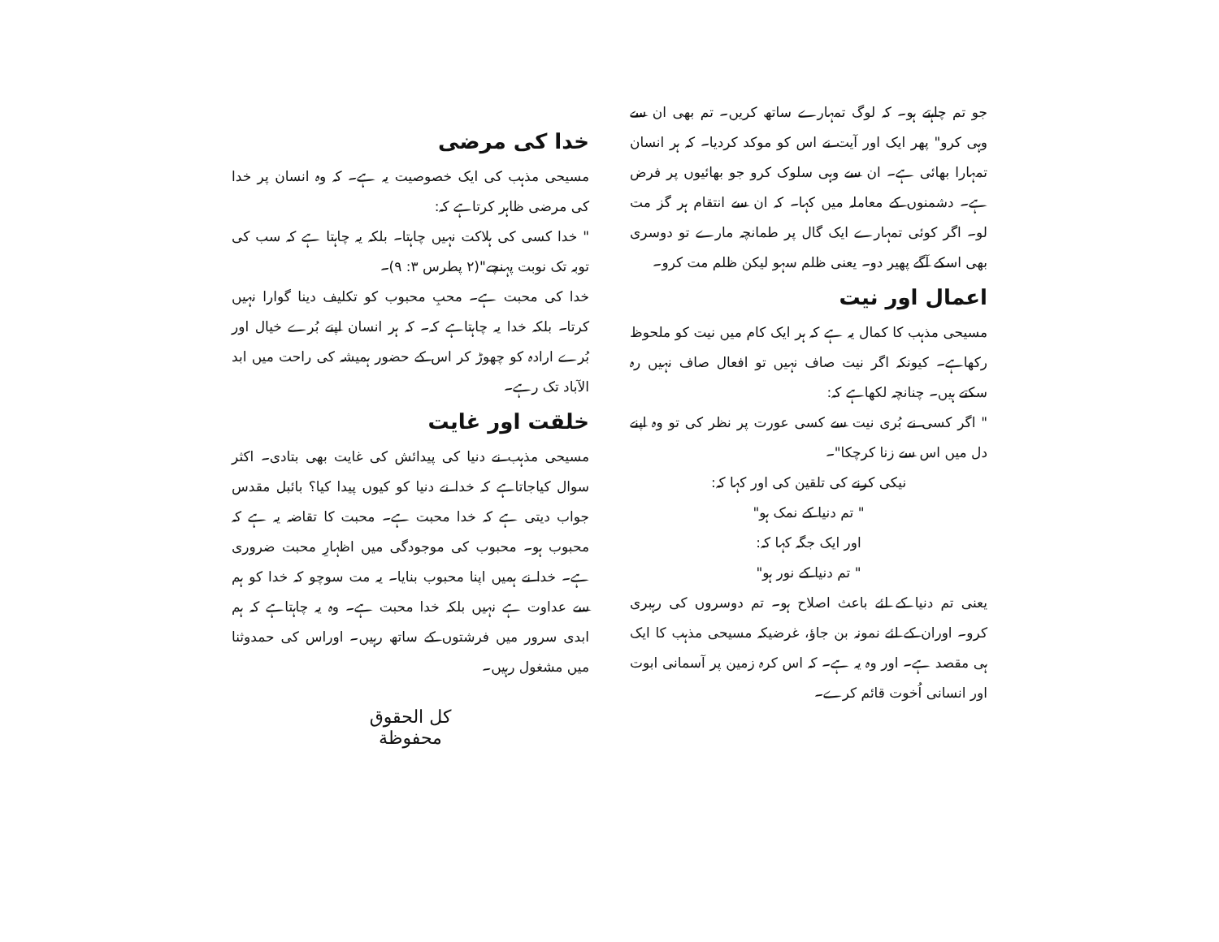جو تم چاہتے ہو۔ کہ لوگ تمہارے ساتھ کریں۔ تم بھی ان سے وہی کرو" پھر ایک اور آیت نے اس کو موکد کردیا۔ کہ ہر انسان تمہارا بھائی ہے۔ ان سے وہی سلوک کرو جو بھائیوں پر فرض ہے۔ دشمنوں کے معاملہ میں کہا۔ کہ ان سے انتقام ہر گز مت لو۔ اگر کوئی تمہارے ایک گال پر طمانچہ مارے تو دوسری بھی اسکے آگے پھیر دو۔ یعنی ظلم سہو لیکن ظلم مت کرو۔
اعمال اور نیت
مسیحی مذہب کا کمال یہ ہے کہ ہر ایک کام میں نیت کو ملحوظ رکھاہے۔ کیونکہ اگر نیت صاف نہیں تو افعال صاف نہیں رہ سکتے ہیں۔ چنانچہ لکھاہے کہ:
" اگر کسی نے بُری نیت سے کسی عورت پر نظر کی تو وہ اپنے دل میں اس سے زنا کرچکا"۔
نیکی کرنے کی تلقین کی اور کہا کہ:
" تم دنیا کے نمک ہو"
اور ایک جگہ کہا کہ:
" تم دنیا کے نور ہو"
یعنی تم دنیا کے لئے باعث اصلاح ہو۔ تم دوسروں کی رہبری کرو۔ اوران کے لئے نمونہ بن جاؤ، غرضیکہ مسیحی مذہب کا ایک ہی مقصد ہے۔ اور وہ یہ ہے۔ کہ اس کرہ زمین پر آسمانی ابوت اور انسانی اُخوت قائم کرے۔
خدا کی مرضی
مسیحی مذہب کی ایک خصوصیت یہ ہے۔ کہ وہ انسان پر خدا کی مرضی ظاہر کرتاہے کہ:
" خدا کسی کی ہلاکت نہیں چاہتا۔ بلکہ یہ چاہتا ہے کہ سب کی توبہ تک نوبت پہنچے"(۲ پطرس ۳: ۹)۔
خدا کی محبت ہے۔ محبِ محبوب کو تکلیف دینا گوارا نہیں کرتا۔ بلکہ خدا یہ چاہتاہے کہ۔ کہ ہر انسان اپنے بُرے خیال اور بُرے ارادہ کو چھوڑ کر اس کے حضور ہمیشہ کی راحت میں ابد الآباد تک رہے۔
خلقت اور غایت
مسیحی مذہب نے دنیا کی پیدائش کی غایت بھی بتادی۔ اکثر سوال کیاجاتاہے کہ خدا نے دنیا کو کیوں پیدا کیا؟ بائبل مقدس جواب دیتی ہے کہ خدا محبت ہے۔ محبت کا تقاضہ یہ ہے کہ محبوب ہو۔ محبوب کی موجودگی میں اظہارِ محبت ضروری ہے۔ خدا نے ہمیں اپنا محبوب بنایا۔ یہ مت سوچو کہ خدا کو ہم سے عداوت ہے نہیں بلکہ خدا محبت ہے۔ وہ یہ چاہتاہے کہ ہم ابدی سرور میں فرشتوں کے ساتھ رہیں۔ اوراس کی حمدوثنا میں مشغول رہیں۔
كل الحقوق
محفوظة